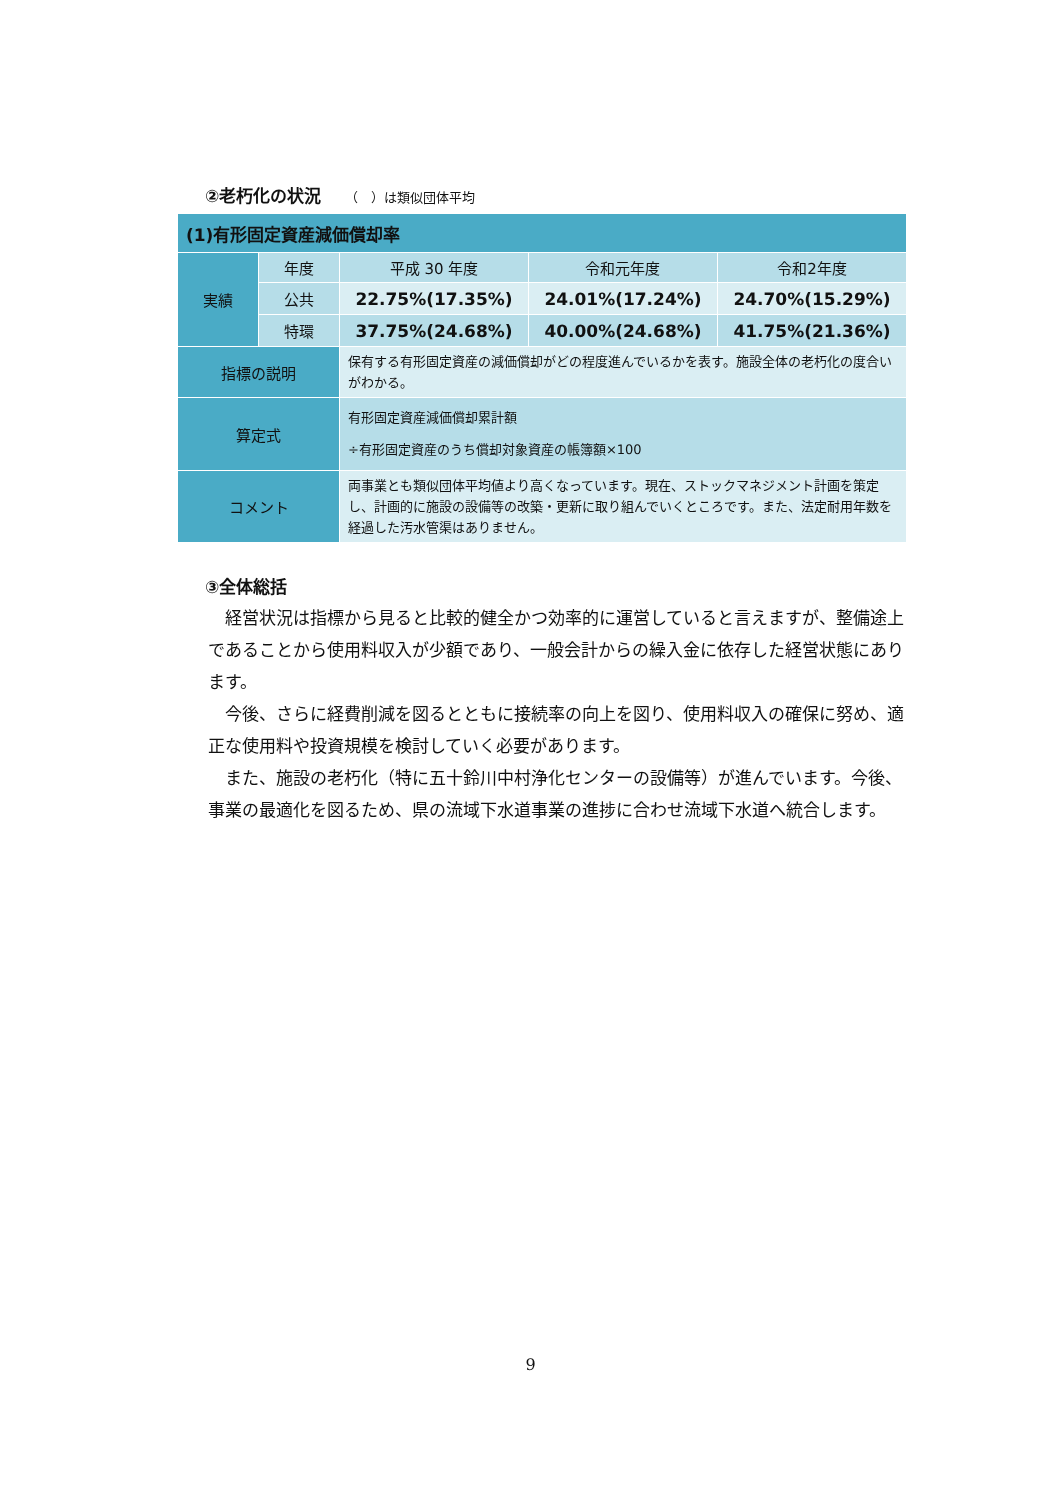②老朽化の状況 （　）は類似団体平均
| (1)有形固定資産減価償却率 | | | | |
| --- | --- | --- | --- | --- |
| 実績 | 年度 | 平成 30 年度 | 令和元年度 | 令和2年度 |
| | 公共 | 22.75%(17.35%) | 24.01%(17.24%) | 24.70%(15.29%) |
| | 特環 | 37.75%(24.68%) | 40.00%(24.68%) | 41.75%(21.36%) |
| 指標の説明 | | 保有する有形固定資産の減価償却がどの程度進んでいるかを表す。施設全体の老朽化の度合いがわかる。 | | |
| 算定式 | | 有形固定資産減価償却累計額 ÷有形固定資産のうち償却対象資産の帳簿額×100 | | |
| コメント | | 両事業とも類似団体平均値より高くなっています。現在、ストックマネジメント計画を策定し、計画的に施設の設備等の改築・更新に取り組んでいくところです。また、法定耐用年数を経過した汚水管渠はありません。 | | |
③全体総括
経営状況は指標から見ると比較的健全かつ効率的に運営していると言えますが、整備途上であることから使用料収入が少額であり、一般会計からの繰入金に依存した経営状態にあります。
今後、さらに経費削減を図るとともに接続率の向上を図り、使用料収入の確保に努め、適正な使用料や投資規模を検討していく必要があります。
また、施設の老朽化（特に五十鈴川中村浄化センターの設備等）が進んでいます。今後、事業の最適化を図るため、県の流域下水道事業の進捗に合わせ流域下水道へ統合します。
9